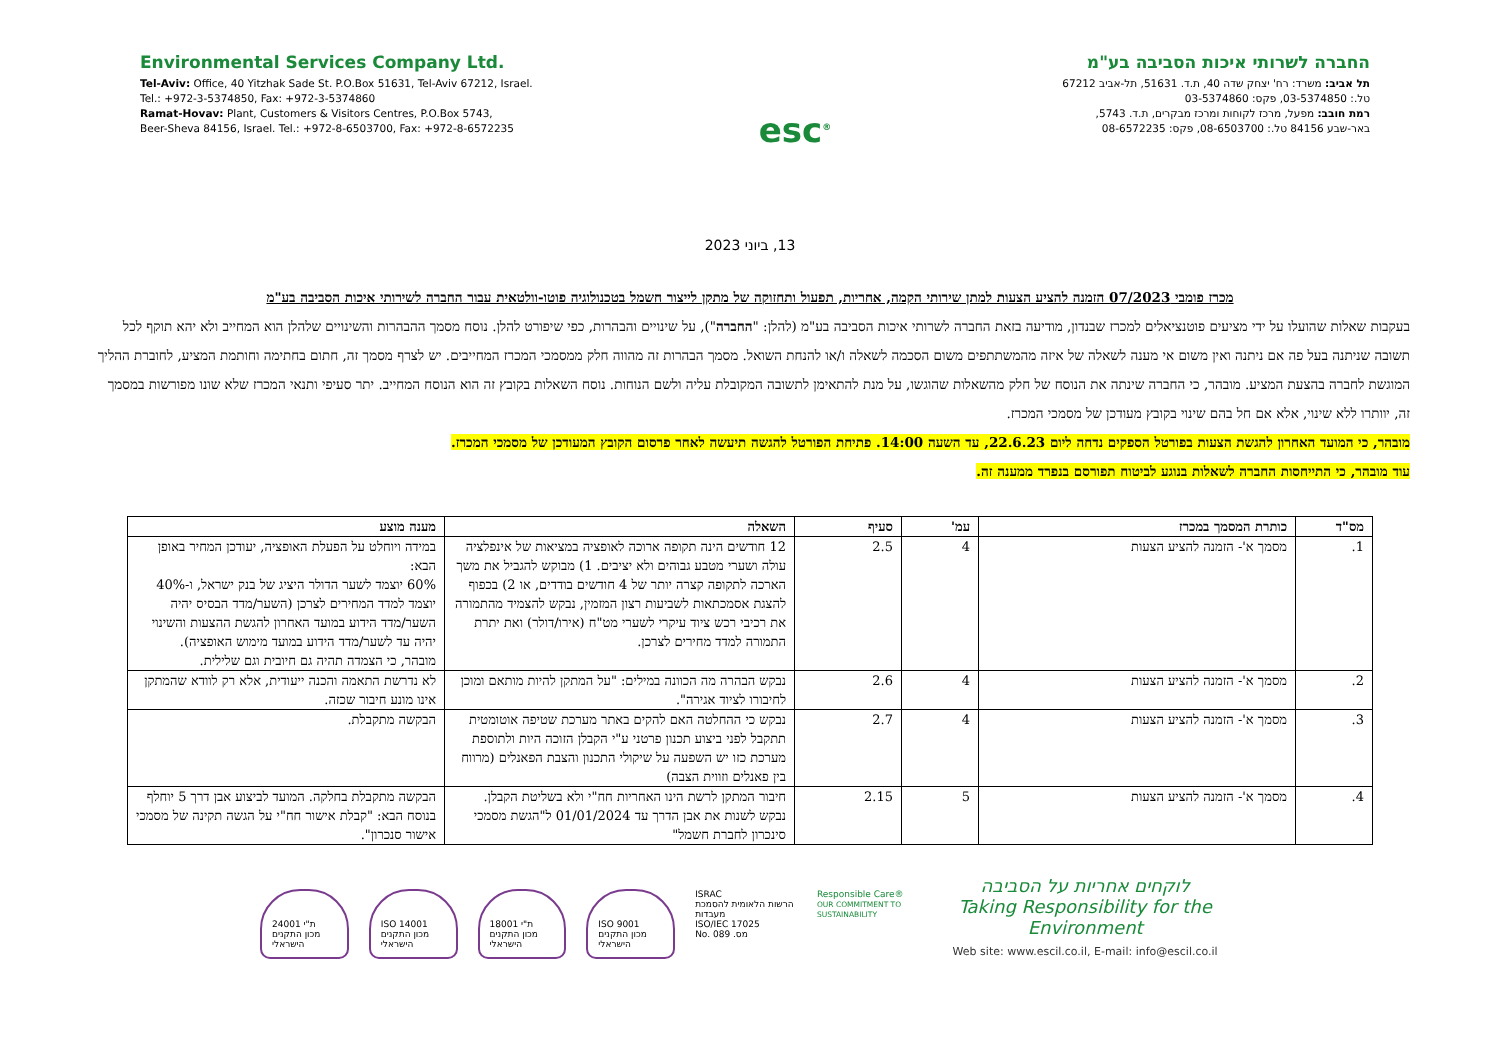Environmental Services Company Ltd.
Tel-Aviv: Office, 40 Yitzhak Sade St. P.O.Box 51631, Tel-Aviv 67212, Israel.
Tel.: +972-3-5374850, Fax: +972-3-5374860
Ramat-Hovav: Plant, Customers & Visitors Centres, P.O.Box 5743,
Beer-Sheva 84156, Israel. Tel.: +972-8-6503700, Fax: +972-8-6572235
esc<sup>®</sup>
החברה לשרותי איכות הסביבה בע"מ
תל אביב: משרד: רח' יצחק שדה 40, ת.ד. 51631, תל-אביב 67212
טל.: 03-5374850, פקס: 03-5374860
רמת חובב: מפעל, מרכז לקוחות ומרכז מבקרים, ת.ד. 5743,
באר-שבע 84156 טל.: 08-6503700, פקס: 08-6572235
13, ביוני 2023
מכרז פומבי 07/2023 הזמנה להציע הצעות למתן שירותי הקמה, אחריות, תפעול ותחזוקה של מתקן לייצור חשמל בטכנולוגיה פוטו-וולטאית עבור החברה לשירותי איכות הסביבה בע"מ
בעקבות שאלות שהועלו על ידי מציעים פוטנציאלים למכרז שבנדון, מודיעה בזאת החברה לשרותי איכות הסביבה בע"מ (להלן: "החברה"), על שינויים והבהרות, כפי שיפורט להלן. נוסח מסמך ההבהרות והשינויים שלהלן הוא המחייב ולא יהא תוקף לכל תשובה שניתנה בעל פה אם ניתנה ואין משום אי מענה לשאלה של איזה מהמשתתפים משום הסכמה לשאלה ו/או להנחת השואל. מסמך הבהרות זה מהווה חלק ממסמכי המכרז המחייבים. יש לצרף מסמך זה, חתום בחתימה וחותמת המציע, לחוברת ההליך המוגשת לחברה בהצעת המציע. מובהר, כי החברה שינתה את הנוסח של חלק מהשאלות שהוגשו, על מנת להתאימן לתשובה המקובלת עליה ולשם הנוחות. נוסח השאלות בקובץ זה הוא הנוסח המחייב. יתר סעיפי ותנאי המכרז שלא שונו מפורשות במסמך זה, יוותרו ללא שינוי, אלא אם חל בהם שינוי בקובץ מעודכן של מסמכי המכרז.
מובהר, כי המועד האחרון להגשת הצעות בפורטל הספקים נדחה ליום 22.6.23, עד השעה 14:00. פתיחת הפורטל להגשה תיעשה לאחר פרסום הקובץ המעודכן של מסמכי המכרז.
עוד מובהר, כי התייחסות החברה לשאלות בנוגע לביטוח תפורסם בנפרד ממענה זה.
| מס"ד | כותרת המסמך במכרז | עמ' | סעיף | השאלה | מענה מוצע |
| --- | --- | --- | --- | --- | --- |
| 1. | מסמך א'- הזמנה להציע הצעות | 4 | 2.5 | 12 חודשים הינה תקופה ארוכה לאופציה במציאות של אינפלציה עולה ושערי מטבע גבוהים ולא יציבים. 1) מבוקש להגביל את משך הארכה לתקופה קצרה יותר של 4 חודשים בודדים, או 2) בכפוף להצגת אסמכתאות לשביעות רצון המזמין, נבקש להצמיד מהתמורה את רכיבי רכש ציוד עיקרי לשערי מט"ח (אירו/דולר) ואת יתרת התמורה למדד מחירים לצרכן. | במידה ויוחלט על הפעלת האופציה, יעודכן המחיר באופן הבא: 60% יוצמד לשער הדולר היציג של בנק ישראל, ו-40% יוצמד למדד המחירים לצרכן (השער/מדד הבסיס יהיה השער/מדד הידוע במועד האחרון להגשת ההצעות והשינוי יהיה עד לשער/מדד הידוע במועד מימוש האופציה). מובהר, כי הצמדה תהיה גם חיובית וגם שלילית. |
| 2. | מסמך א'- הזמנה להציע הצעות | 4 | 2.6 | נבקש הבהרה מה הכוונה במילים: "על המתקן להיות מותאם ומוכן לחיבורו לציוד אגירה". | לא נדרשת התאמה והכנה ייעודית, אלא רק לוודא שהמתקן אינו מונע חיבור שכזה. |
| 3. | מסמך א'- הזמנה להציע הצעות | 4 | 2.7 | נבקש כי ההחלטה האם להקים באתר מערכת שטיפה אוטומטית תתקבל לפני ביצוע תכנון פרטני ע"י הקבלן הזוכה היות ולתוספת מערכת כזו יש השפעה על שיקולי התכנון והצבת הפאנלים (מרווח בין פאנלים וזווית הצבה) | הבקשה מתקבלת. |
| 4. | מסמך א'- הזמנה להציע הצעות | 5 | 2.15 | חיבור המתקן לרשת הינו האחריות חח"י ולא בשליטת הקבלן. נבקש לשנות את אבן הדרך עד 01/01/2024 ל"הגשת מסמכי סינכרון לחברת חשמל" | הבקשה מתקבלת בחלקה. המועד לביצוע אבן דרך 5 יוחלף בנוסח הבא: "קבלת אישור חח"י על הגשה תקינה של מסמכי אישור סנכרון". |
ת"י 24001
מכון התקנים הישראלי ISO 14001
מכון התקנים הישראלי ת"י 18001
מכון התקנים הישראלי ISO 9001
מכון התקנים הישראלי
ISRAC
הרשות הלאומית להסמכת מעבדות
ISO/IEC 17025
No. 089 .מס
Responsible Care®
OUR COMMITMENT TO SUSTAINABILITY
לוקחים אחריות על הסביבה
Taking Responsibility for the Environment
Web site: www.escil.co.il, E-mail: info@escil.co.il